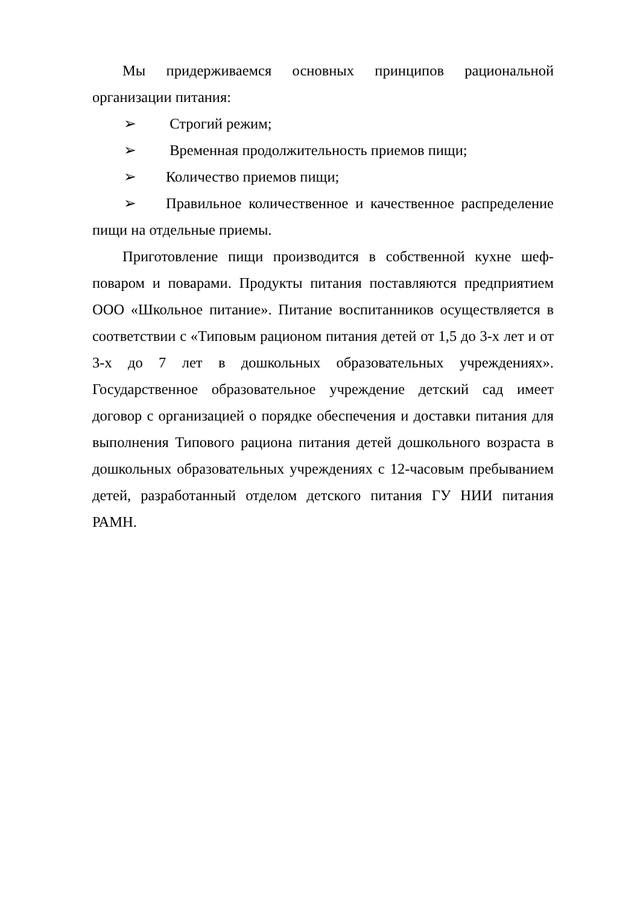Мы придерживаемся основных принципов рациональной организации питания:
➢ Строгий режим;
➢ Временная продолжительность приемов пищи;
➢ Количество приемов пищи;
➢ Правильное количественное и качественное распределение пищи на отдельные приемы.
Приготовление пищи производится в собственной кухне шеф-поваром и поварами. Продукты питания поставляются предприятием ООО «Школьное питание». Питание воспитанников осуществляется в соответствии с «Типовым рационом питания детей от 1,5 до 3-х лет и от 3-х до 7 лет в дошкольных образовательных учреждениях». Государственное образовательное учреждение детский сад имеет договор с организацией о порядке обеспечения и доставки питания для выполнения Типового рациона питания детей дошкольного возраста в дошкольных образовательных учреждениях с 12-часовым пребыванием детей, разработанный отделом детского питания ГУ НИИ питания РАМН.